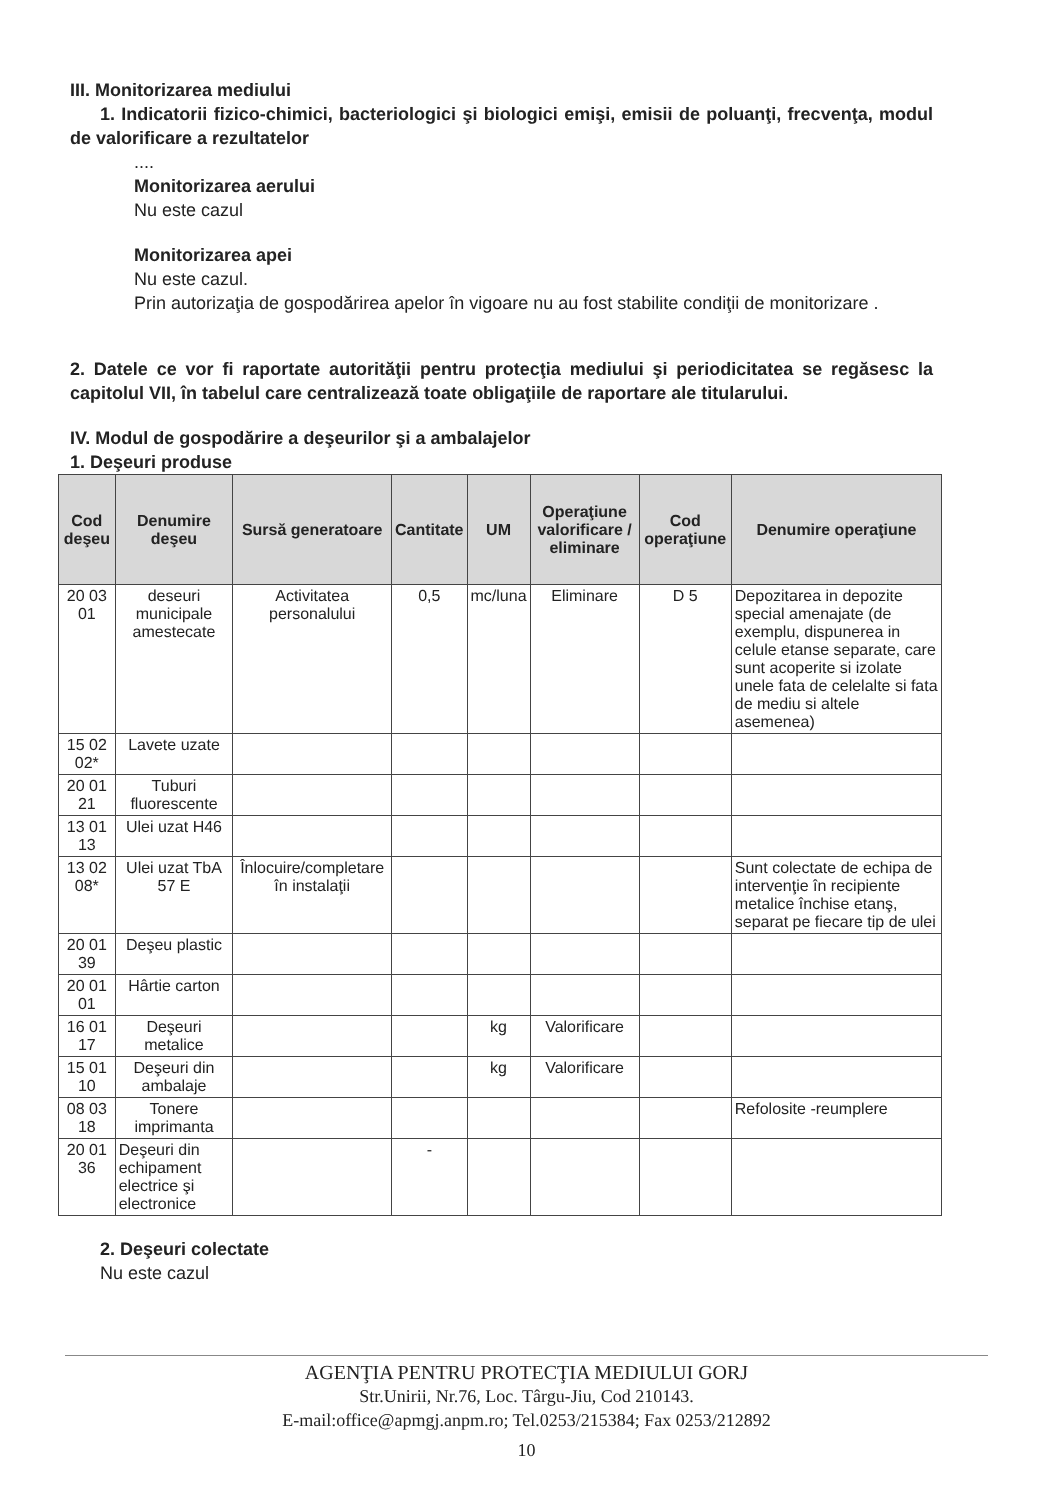III. Monitorizarea mediului
1. Indicatorii fizico-chimici, bacteriologici şi biologici emişi, emisii de poluanţi, frecvenţa, modul de valorificare a rezultatelor
....
Monitorizarea aerului
Nu este cazul
Monitorizarea apei
Nu este cazul.
Prin autorizaţia de gospodărirea apelor în vigoare nu au fost stabilite condiţii de monitorizare .
2. Datele ce vor fi raportate autorităţii pentru protecţia mediului şi periodicitatea se regăsesc la capitolul VII, în tabelul care centralizează toate obligaţiile de raportare ale titularului.
IV. Modul de gospodărire a deşeurilor şi a ambalajelor
1. Deşeuri produse
| Cod deşeu | Denumire deşeu | Sursă generatoare | Cantitate | UM | Operaţiune valorificare / eliminare | Cod operaţiune | Denumire operaţiune |
| --- | --- | --- | --- | --- | --- | --- | --- |
| 20 03 01 | deseuri municipale amestecate | Activitatea personalului | 0,5 | mc/luna | Eliminare | D 5 | Depozitarea in depozite special amenajate (de exemplu, dispunerea in celule etanse separate, care sunt acoperite si izolate unele fata de celelalte si fata de mediu si altele asemenea) |
| 15 02 02* | Lavete uzate | | | | | | |
| 20 01 21 | Tuburi fluorescente | | | | | | |
| 13 01 13 | Ulei uzat H46 | | | | | | |
| 13 02 08* | Ulei uzat TbA 57 E | Înlocuire/completare în instalaţii | | | | | Sunt colectate de echipa de intervenţie în recipiente metalice închise etanş, separat pe fiecare tip de ulei |
| 20 01 39 | Deşeu plastic | | | | | | |
| 20 01 01 | Hârtie carton | | | | | | |
| 16 01 17 | Deşeuri metalice | | | kg | Valorificare | | |
| 15 01 10 | Deşeuri din ambalaje | | | kg | Valorificare | | |
| 08 03 18 | Tonere imprimanta | | | | | | Refolosite -reumplere |
| 20 01 36 | Deşeuri din echipament electrice şi electronice | | - | | | | |
2. Deşeuri colectate
Nu este cazul
AGENŢIA PENTRU PROTECŢIA MEDIULUI GORJ
Str.Unirii, Nr.76, Loc. Târgu-Jiu, Cod 210143.
E-mail:office@apmgj.anpm.ro; Tel.0253/215384; Fax 0253/212892
10